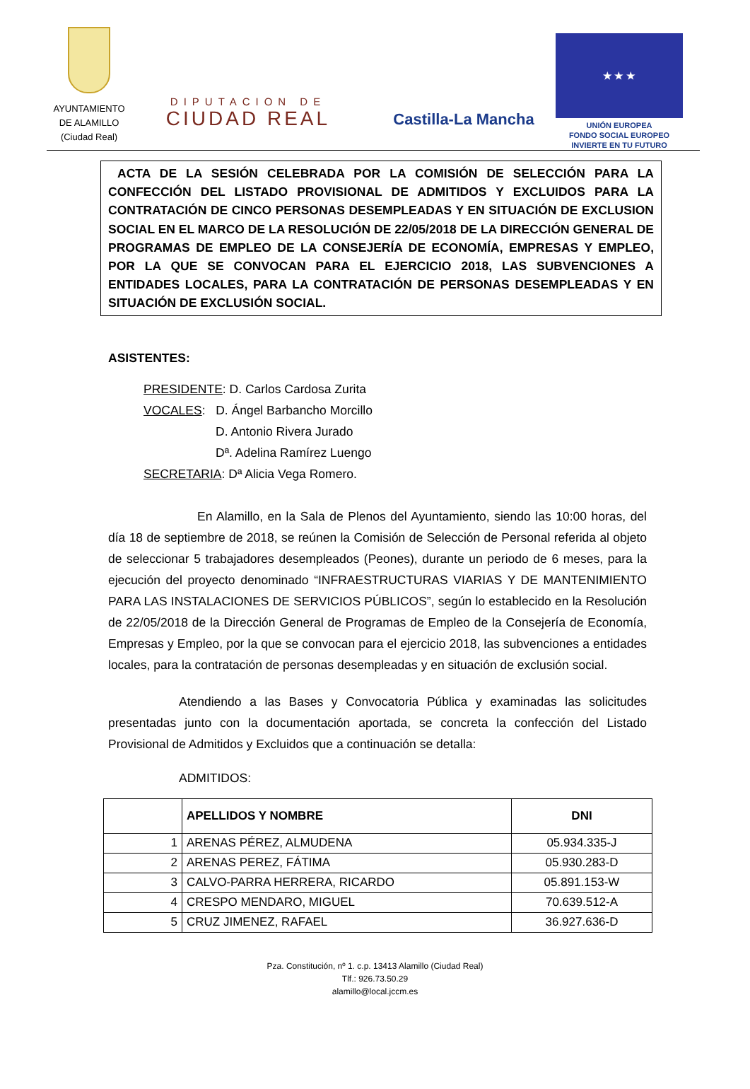AYUNTAMIENTO
DE ALAMILLO
(Ciudad Real)
DIPUTACION DE
CIUDAD REAL
Castilla-La Mancha
★ ★ ★
UNIÓN EUROPEA
FONDO SOCIAL EUROPEO
INVIERTE EN TU FUTURO
ACTA DE LA SESIÓN CELEBRADA POR LA COMISIÓN DE SELECCIÓN PARA LA CONFECCIÓN DEL LISTADO PROVISIONAL DE ADMITIDOS Y EXCLUIDOS PARA LA CONTRATACIÓN DE CINCO PERSONAS DESEMPLEADAS Y EN SITUACIÓN DE EXCLUSION SOCIAL EN EL MARCO DE LA RESOLUCIÓN DE 22/05/2018 DE LA DIRECCIÓN GENERAL DE PROGRAMAS DE EMPLEO DE LA CONSEJERÍA DE ECONOMÍA, EMPRESAS Y EMPLEO, POR LA QUE SE CONVOCAN PARA EL EJERCICIO 2018, LAS SUBVENCIONES A ENTIDADES LOCALES, PARA LA CONTRATACIÓN DE PERSONAS DESEMPLEADAS Y EN SITUACIÓN DE EXCLUSIÓN SOCIAL.
ASISTENTES:
PRESIDENTE: D. Carlos Cardosa Zurita
VOCALES: D. Ángel Barbancho Morcillo
D. Antonio Rivera Jurado
Dª. Adelina Ramírez Luengo
SECRETARIA: Dª Alicia Vega Romero.
En Alamillo, en la Sala de Plenos del Ayuntamiento, siendo las 10:00 horas, del día 18 de septiembre de 2018, se reúnen la Comisión de Selección de Personal referida al objeto de seleccionar 5 trabajadores desempleados (Peones), durante un periodo de 6 meses, para la ejecución del proyecto denominado “INFRAESTRUCTURAS VIARIAS Y DE MANTENIMIENTO PARA LAS INSTALACIONES DE SERVICIOS PÚBLICOS”, según lo establecido en la Resolución de 22/05/2018 de la Dirección General de Programas de Empleo de la Consejería de Economía, Empresas y Empleo, por la que se convocan para el ejercicio 2018, las subvenciones a entidades locales, para la contratación de personas desempleadas y en situación de exclusión social.
Atendiendo a las Bases y Convocatoria Pública y examinadas las solicitudes presentadas junto con la documentación aportada, se concreta la confección del Listado Provisional de Admitidos y Excluidos que a continuación se detalla:
ADMITIDOS:
| | APELLIDOS Y NOMBRE | DNI |
| --- | --- | --- |
| 1 | ARENAS PÉREZ, ALMUDENA | 05.934.335-J |
| 2 | ARENAS PEREZ, FÁTIMA | 05.930.283-D |
| 3 | CALVO-PARRA HERRERA, RICARDO | 05.891.153-W |
| 4 | CRESPO MENDARO, MIGUEL | 70.639.512-A |
| 5 | CRUZ JIMENEZ, RAFAEL | 36.927.636-D |
Pza. Constitución, nº 1. c.p. 13413 Alamillo (Ciudad Real)
Tlf.: 926.73.50.29
alamillo@local.jccm.es